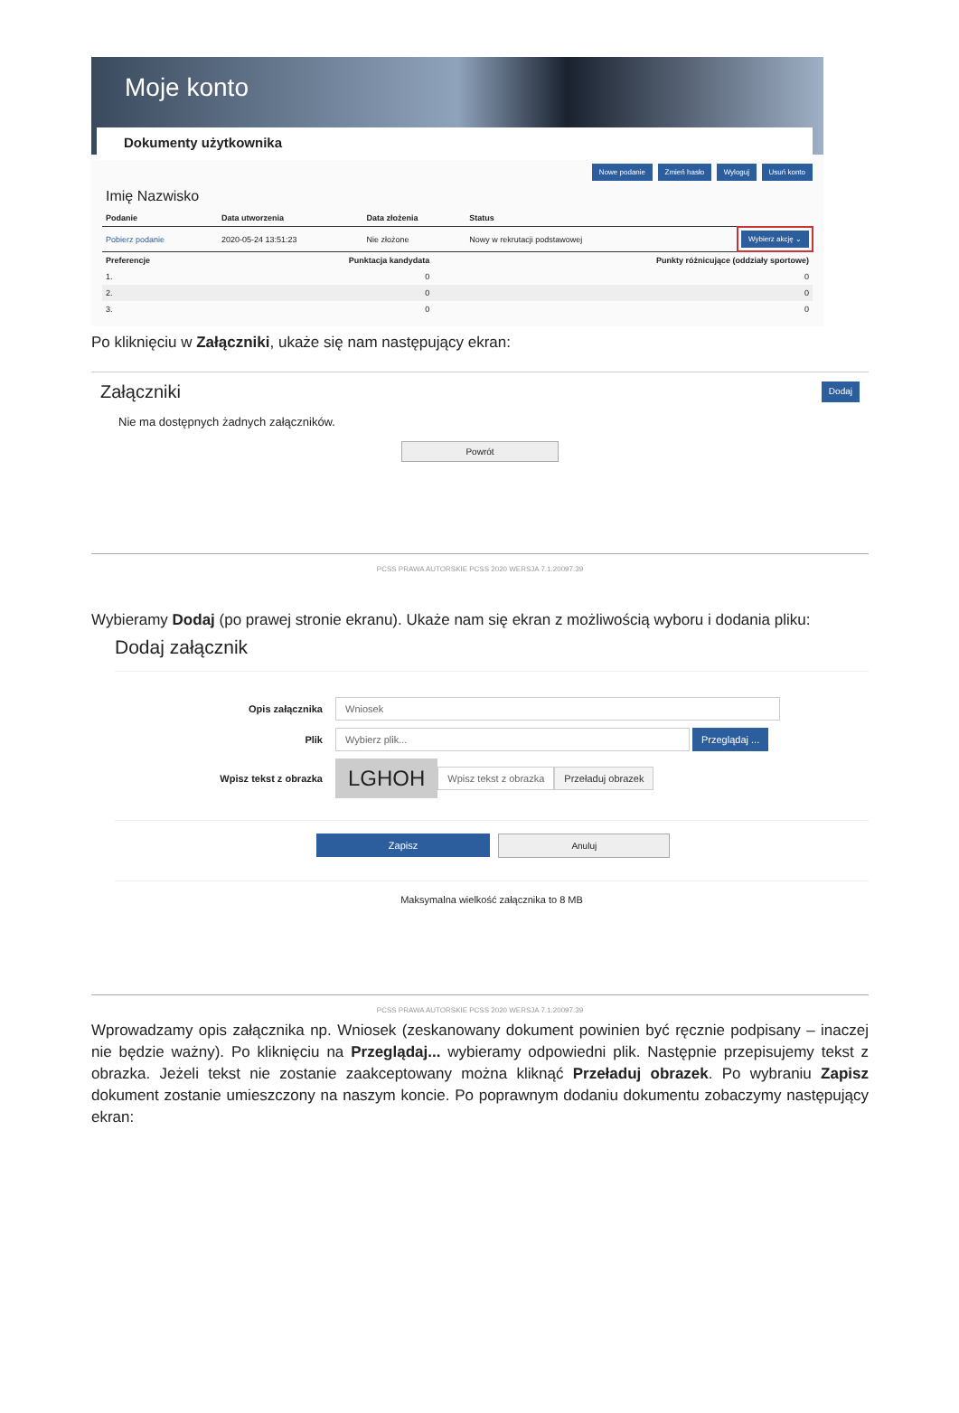Moje konto
Dokumenty użytkownika
Nowe podanie Zmień hasło Wyloguj Usuń konto
Imię Nazwisko
| Podanie | Data utworzenia | Data złożenia | Status | |
| --- | --- | --- | --- | --- |
| Pobierz podanie | 2020-05-24 13:51:23 | Nie złożone | Nowy w rekrutacji podstawowej | Wybierz akcję ⌄ |
| Preferencje | Punktacja kandydata | Punkty różnicujące (oddziały sportowe) |
| --- | --- | --- |
| 1. | 0 | 0 |
| 2. | 0 | 0 |
| 3. | 0 | 0 |
Po kliknięciu w Załączniki, ukaże się nam następujący ekran:
Załączniki Dodaj
Nie ma dostępnych żadnych załączników.
Powrót
PCSS PRAWA AUTORSKIE PCSS 2020 WERSJA 7.1.20097.39
Wybieramy Dodaj (po prawej stronie ekranu). Ukaże nam się ekran z możliwością wyboru i dodania pliku:
Dodaj załącznik
Opis załącznika Wniosek
Plik Wybierz plik... Przeglądaj ...
Wpisz tekst z obrazka LGHOH Wpisz tekst z obrazka Przeładuj obrazek
Zapisz Anuluj
Maksymalna wielkość załącznika to 8 MB
PCSS PRAWA AUTORSKIE PCSS 2020 WERSJA 7.1.20097.39
Wprowadzamy opis załącznika np. Wniosek (zeskanowany dokument powinien być ręcznie podpisany – inaczej nie będzie ważny). Po kliknięciu na Przeglądaj... wybieramy odpowiedni plik. Następnie przepisujemy tekst z obrazka. Jeżeli tekst nie zostanie zaakceptowany można kliknąć Przeładuj obrazek. Po wybraniu Zapisz dokument zostanie umieszczony na naszym koncie. Po poprawnym dodaniu dokumentu zobaczymy następujący ekran: